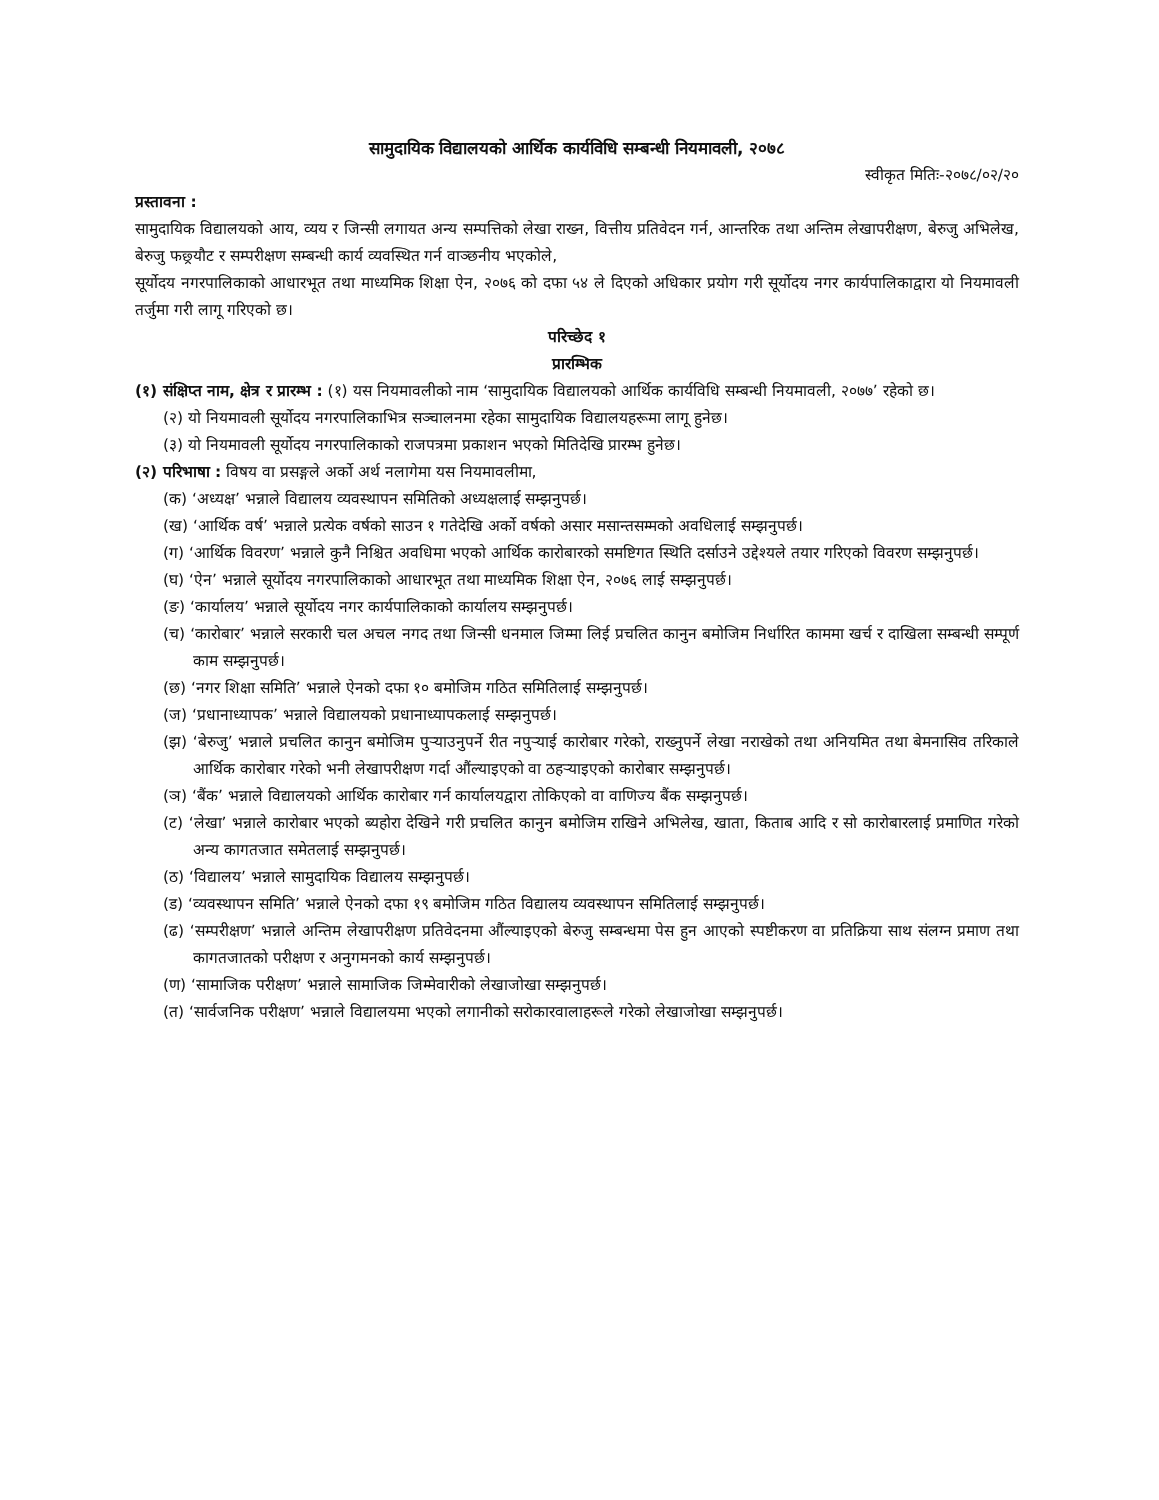सामुदायिक विद्यालयको आर्थिक कार्यविधि सम्बन्धी नियमावली, २०७८
स्वीकृत मितिः-२०७८/०२/२०
प्रस्तावना :
सामुदायिक विद्यालयको आय, व्यय र जिन्सी लगायत अन्य सम्पत्तिको लेखा राख्न, वित्तीय प्रतिवेदन गर्न, आन्तरिक तथा अन्तिम लेखापरीक्षण, बेरुजु अभिलेख, बेरुजु फछ्र्यौट र सम्परीक्षण सम्बन्धी कार्य व्यवस्थित गर्न वाञ्छनीय भएकोले,
सूर्योदय नगरपालिकाको आधारभूत तथा माध्यमिक शिक्षा ऐन, २०७६ को दफा ५४ ले दिएको अधिकार प्रयोग गरी सूर्योदय नगर कार्यपालिकाद्वारा यो नियमावली तर्जुमा गरी लागू गरिएको छ।
परिच्छेद १
प्रारम्भिक
(१) संक्षिप्त नाम, क्षेत्र र प्रारम्भ : (१) यस नियमावलीको नाम ‘सामुदायिक विद्यालयको आर्थिक कार्यविधि सम्बन्धी नियमावली, २०७७’ रहेको छ।
(२) यो नियमावली सूर्योदय नगरपालिकाभित्र सञ्चालनमा रहेका सामुदायिक विद्यालयहरूमा लागू हुनेछ।
(३) यो नियमावली सूर्योदय नगरपालिकाको राजपत्रमा प्रकाशन भएको मितिदेखि प्रारम्भ हुनेछ।
(२) परिभाषा : विषय वा प्रसङ्गले अर्को अर्थ नलागेमा यस नियमावलीमा,
(क) ‘अध्यक्ष’ भन्नाले विद्यालय व्यवस्थापन समितिको अध्यक्षलाई सम्झनुपर्छ।
(ख) ‘आर्थिक वर्ष’ भन्नाले प्रत्येक वर्षको साउन १ गतेदेखि अर्को वर्षको असार मसान्तसम्मको अवधिलाई सम्झनुपर्छ।
(ग) ‘आर्थिक विवरण’ भन्नाले कुनै निश्चित अवधिमा भएको आर्थिक कारोबारको समष्टिगत स्थिति दर्साउने उद्देश्यले तयार गरिएको विवरण सम्झनुपर्छ।
(घ) ‘ऐन’ भन्नाले सूर्योदय नगरपालिकाको आधारभूत तथा माध्यमिक शिक्षा ऐन, २०७६ लाई सम्झनुपर्छ।
(ङ) ‘कार्यालय’ भन्नाले सूर्योदय नगर कार्यपालिकाको कार्यालय सम्झनुपर्छ।
(च) ‘कारोबार’ भन्नाले सरकारी चल अचल नगद तथा जिन्सी धनमाल जिम्मा लिई प्रचलित कानुन बमोजिम निर्धारित काममा खर्च र दाखिला सम्बन्धी सम्पूर्ण काम सम्झनुपर्छ।
(छ) ‘नगर शिक्षा समिति’ भन्नाले ऐनको दफा १० बमोजिम गठित समितिलाई सम्झनुपर्छ।
(ज) ‘प्रधानाध्यापक’ भन्नाले विद्यालयको प्रधानाध्यापकलाई सम्झनुपर्छ।
(झ) ‘बेरुजु’ भन्नाले प्रचलित कानुन बमोजिम पुर्‍याउनुपर्ने रीत नपुर्‍याई कारोबार गरेको, राख्नुपर्ने लेखा नराखेको तथा अनियमित तथा बेमनासिव तरिकाले आर्थिक कारोबार गरेको भनी लेखापरीक्षण गर्दा औंल्याइएको वा ठहर्‍याइएको कारोबार सम्झनुपर्छ।
(ञ) ‘बैंक’ भन्नाले विद्यालयको आर्थिक कारोबार गर्न कार्यालयद्वारा तोकिएको वा वाणिज्य बैंक सम्झनुपर्छ।
(ट) ‘लेखा’ भन्नाले कारोबार भएको ब्यहोरा देखिने गरी प्रचलित कानुन बमोजिम राखिने अभिलेख, खाता, किताब आदि र सो कारोबारलाई प्रमाणित गरेको अन्य कागतजात समेतलाई सम्झनुपर्छ।
(ठ) ‘विद्यालय’ भन्नाले सामुदायिक विद्यालय सम्झनुपर्छ।
(ड) ‘व्यवस्थापन समिति’ भन्नाले ऐनको दफा १९ बमोजिम गठित विद्यालय व्यवस्थापन समितिलाई सम्झनुपर्छ।
(ढ) ‘सम्परीक्षण’ भन्नाले अन्तिम लेखापरीक्षण प्रतिवेदनमा औंल्याइएको बेरुजु सम्बन्धमा पेस हुन आएको स्पष्टीकरण वा प्रतिक्रिया साथ संलग्न प्रमाण तथा कागतजातको परीक्षण र अनुगमनको कार्य सम्झनुपर्छ।
(ण) ‘सामाजिक परीक्षण’ भन्नाले सामाजिक जिम्मेवारीको लेखाजोखा सम्झनुपर्छ।
(त) ‘सार्वजनिक परीक्षण’ भन्नाले विद्यालयमा भएको लगानीको सरोकारवालाहरूले गरेको लेखाजोखा सम्झनुपर्छ।